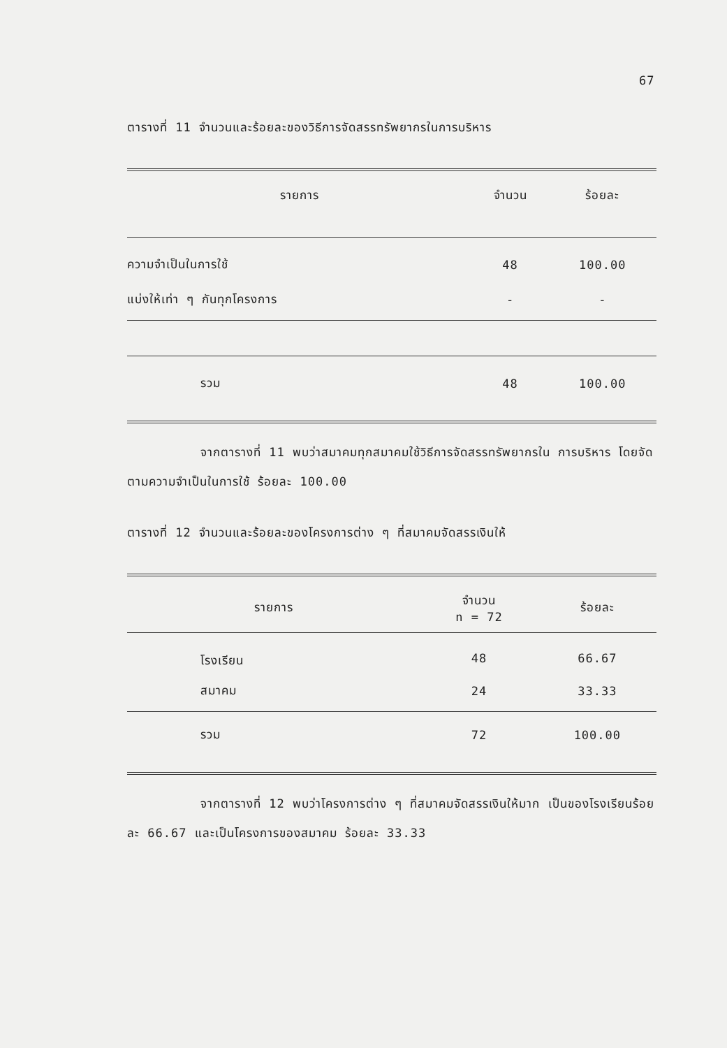67
ตารางที่ 11 จำนวนและร้อยละของวิธีการจัดสรรทรัพยากรในการบริหาร
| รายการ | จำนวน | ร้อยละ |
| --- | --- | --- |
| ความจำเป็นในการใช้ | 48 | 100.00 |
| แบ่งให้เท่า ๆ กันทุกโครงการ | - | - |
| รวม | 48 | 100.00 |
จากตารางที่ 11 พบว่าสมาคมทุกสมาคมใช้วิธีการจัดสรรทรัพยากรใน การบริหาร โดยจัดตามความจำเป็นในการใช้ ร้อยละ 100.00
ตารางที่ 12 จำนวนและร้อยละของโครงการต่าง ๆ ที่สมาคมจัดสรรเงินให้
| รายการ | จำนวน n = 72 | ร้อยละ |
| --- | --- | --- |
| โรงเรียน | 48 | 66.67 |
| สมาคม | 24 | 33.33 |
| รวม | 72 | 100.00 |
จากตารางที่ 12 พบว่าโครงการต่าง ๆ ที่สมาคมจัดสรรเงินให้มาก เป็นของโรงเรียนร้อยละ 66.67 และเป็นโครงการของสมาคม ร้อยละ 33.33